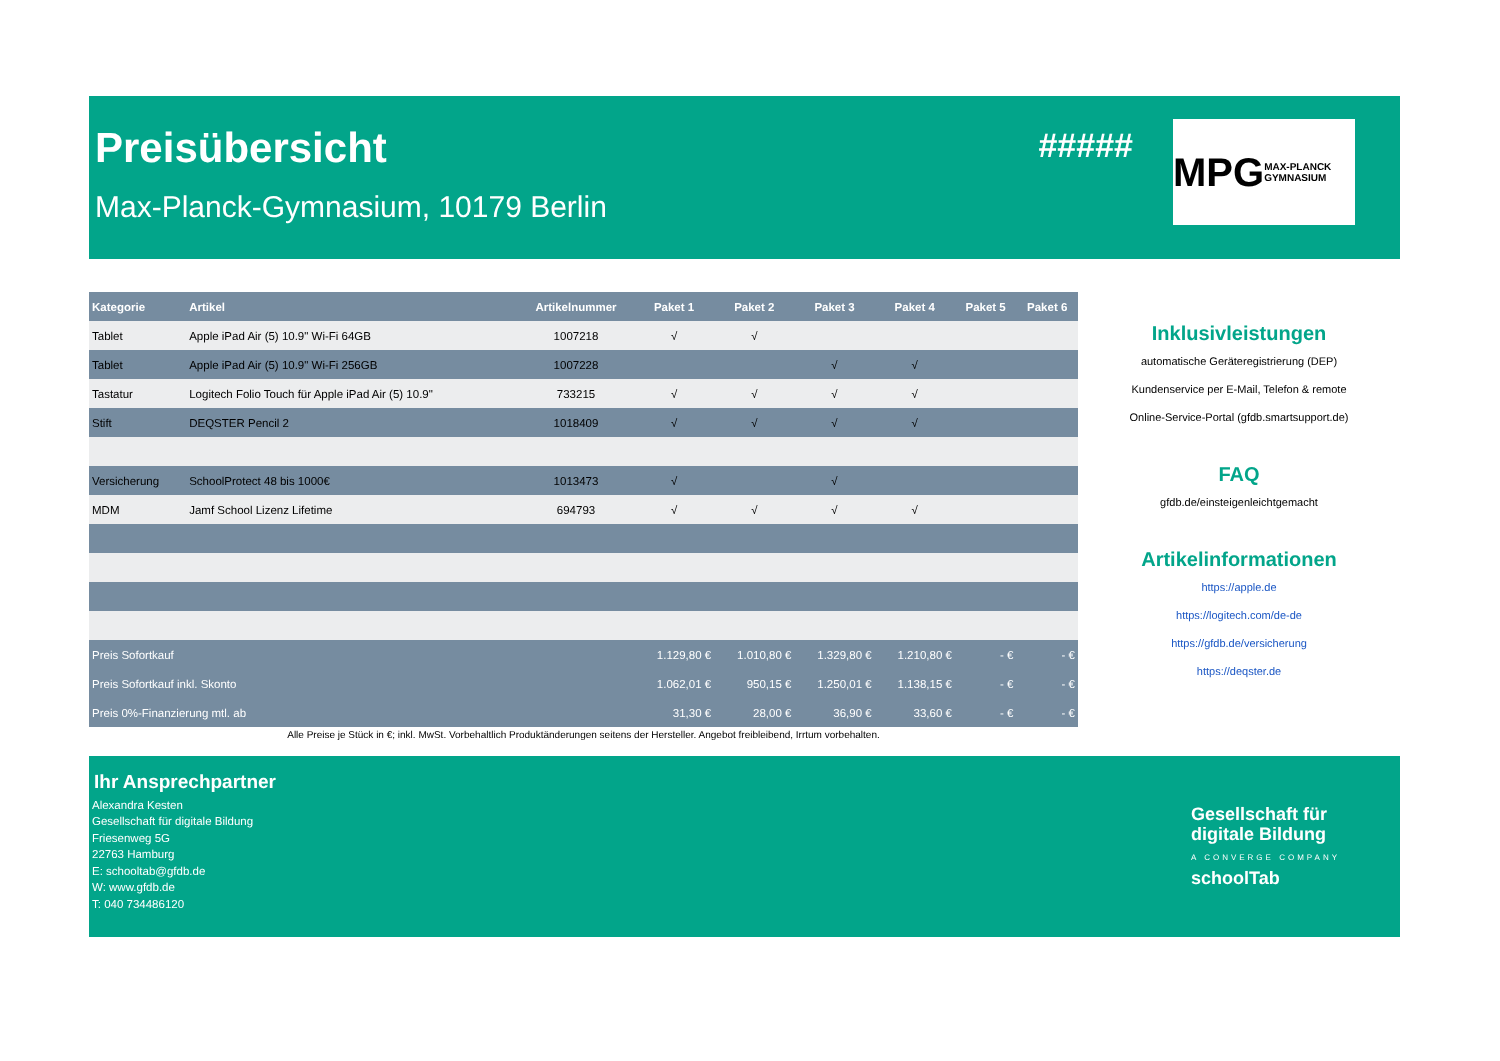Preisübersicht
Max-Planck-Gymnasium, 10179 Berlin
#####
MPG MAX-PLANCK GYMNASIUM
| Kategorie | Artikel | Artikelnummer | Paket 1 | Paket 2 | Paket 3 | Paket 4 | Paket 5 | Paket 6 |
| --- | --- | --- | --- | --- | --- | --- | --- | --- |
| Tablet | Apple iPad Air (5) 10.9" Wi-Fi 64GB | 1007218 | √ | √ | | | | |
| Tablet | Apple iPad Air (5) 10.9" Wi-Fi 256GB | 1007228 | | | √ | √ | | |
| Tastatur | Logitech Folio Touch für Apple iPad Air (5) 10.9" | 733215 | √ | √ | √ | √ | | |
| Stift | DEQSTER Pencil 2 | 1018409 | √ | √ | √ | √ | | |
| Versicherung | SchoolProtect 48 bis 1000€ | 1013473 | √ | | √ | | | |
| MDM | Jamf School Lizenz Lifetime | 694793 | √ | √ | √ | √ | | |
| Preis Sofortkauf | | | 1.129,80 € | 1.010,80 € | 1.329,80 € | 1.210,80 € | - € | - € |
| Preis Sofortkauf inkl. Skonto | | | 1.062,01 € | 950,15 € | 1.250,01 € | 1.138,15 € | - € | - € |
| Preis 0%-Finanzierung mtl. ab | | | 31,30 € | 28,00 € | 36,90 € | 33,60 € | - € | - € |
Alle Preise je Stück in €; inkl. MwSt. Vorbehaltlich Produktänderungen seitens der Hersteller. Angebot freibleibend, Irrtum vorbehalten.
Inklusivleistungen
automatische Geräteregistrierung (DEP)
Kundenservice per E-Mail, Telefon & remote
Online-Service-Portal (gfdb.smartsupport.de)
FAQ
gfdb.de/einsteigenleichtgemacht
Artikelinformationen
https://apple.de
https://logitech.com/de-de
https://gfdb.de/versicherung
https://deqster.de
Ihr Ansprechpartner
Alexandra Kesten
Gesellschaft für digitale Bildung
Friesenweg 5G
22763 Hamburg
E: schooltab@gfdb.de
W: www.gfdb.de
T: 040 734486120
Gesellschaft für
digitale Bildung
A CONVERGE COMPANY
schoolTab